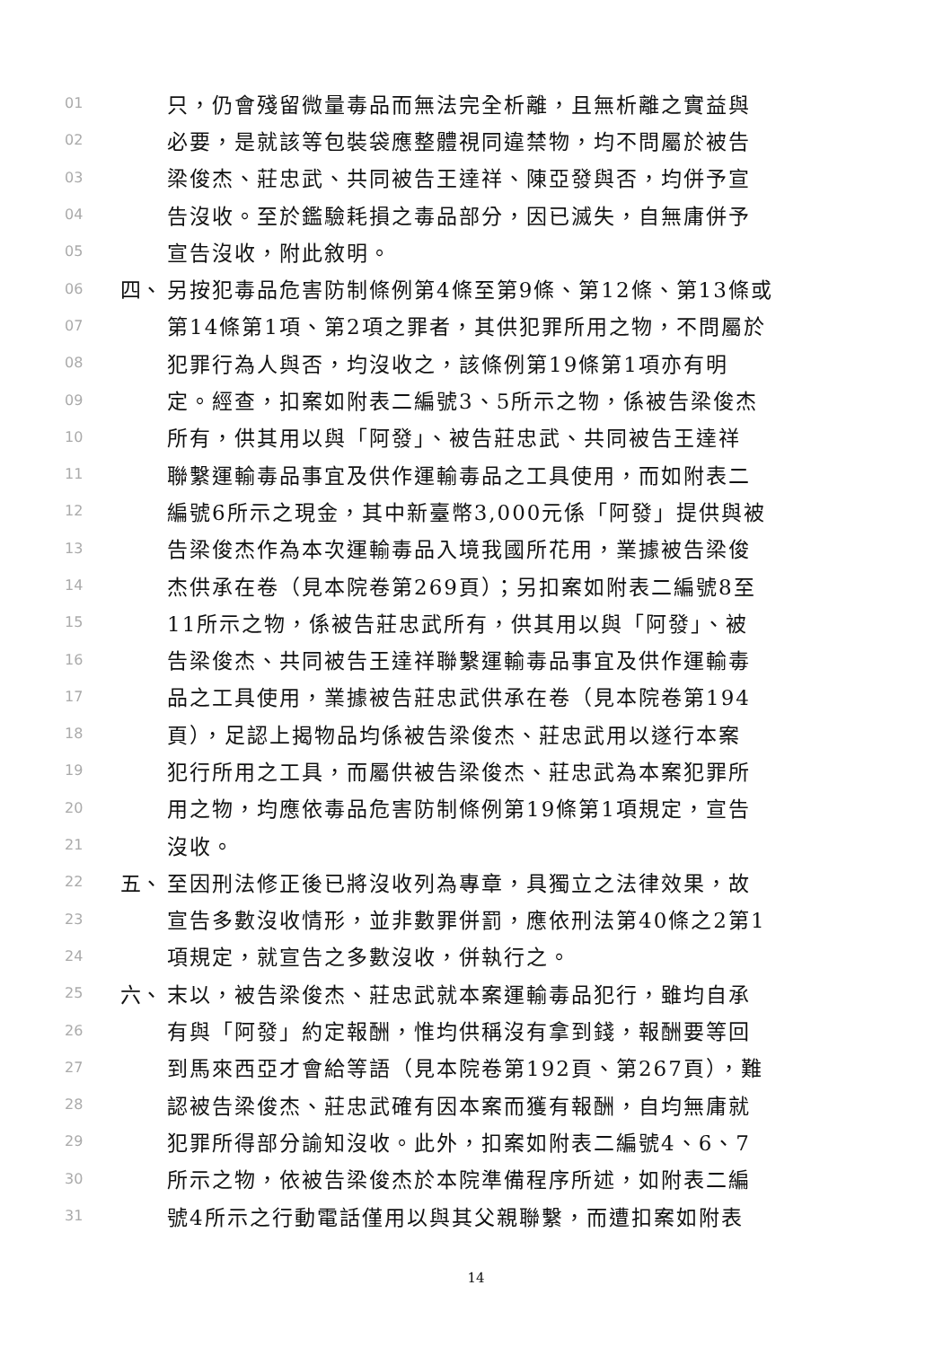01 只，仍會殘留微量毒品而無法完全析離，且無析離之實益與
02 必要，是就該等包裝袋應整體視同違禁物，均不問屬於被告
03 梁俊杰、莊忠武、共同被告王達祥、陳亞發與否，均併予宣
04 告沒收。至於鑑驗耗損之毒品部分，因已滅失，自無庸併予
05 宣告沒收，附此敘明。
06 四、 另按犯毒品危害防制條例第4條至第9條、第12條、第13條或
07 第14條第1項、第2項之罪者，其供犯罪所用之物，不問屬於
08 犯罪行為人與否，均沒收之，該條例第19條第1項亦有明
09 定。經查，扣案如附表二編號3、5所示之物，係被告梁俊杰
10 所有，供其用以與「阿發」、被告莊忠武、共同被告王達祥
11 聯繫運輸毒品事宜及供作運輸毒品之工具使用，而如附表二
12 編號6所示之現金，其中新臺幣3,000元係「阿發」提供與被
13 告梁俊杰作為本次運輸毒品入境我國所花用，業據被告梁俊
14 杰供承在卷（見本院卷第269頁）；另扣案如附表二編號8至
15 11所示之物，係被告莊忠武所有，供其用以與「阿發」、被
16 告梁俊杰、共同被告王達祥聯繫運輸毒品事宜及供作運輸毒
17 品之工具使用，業據被告莊忠武供承在卷（見本院卷第194
18 頁），足認上揭物品均係被告梁俊杰、莊忠武用以遂行本案
19 犯行所用之工具，而屬供被告梁俊杰、莊忠武為本案犯罪所
20 用之物，均應依毒品危害防制條例第19條第1項規定，宣告
21 沒收。
22 五、 至因刑法修正後已將沒收列為專章，具獨立之法律效果，故
23 宣告多數沒收情形，並非數罪併罰，應依刑法第40條之2第1
24 項規定，就宣告之多數沒收，併執行之。
25 六、 末以，被告梁俊杰、莊忠武就本案運輸毒品犯行，雖均自承
26 有與「阿發」約定報酬，惟均供稱沒有拿到錢，報酬要等回
27 到馬來西亞才會給等語（見本院卷第192頁、第267頁），難
28 認被告梁俊杰、莊忠武確有因本案而獲有報酬，自均無庸就
29 犯罪所得部分諭知沒收。此外，扣案如附表二編號4、6、7
30 所示之物，依被告梁俊杰於本院準備程序所述，如附表二編
31 號4所示之行動電話僅用以與其父親聯繫，而遭扣案如附表
14